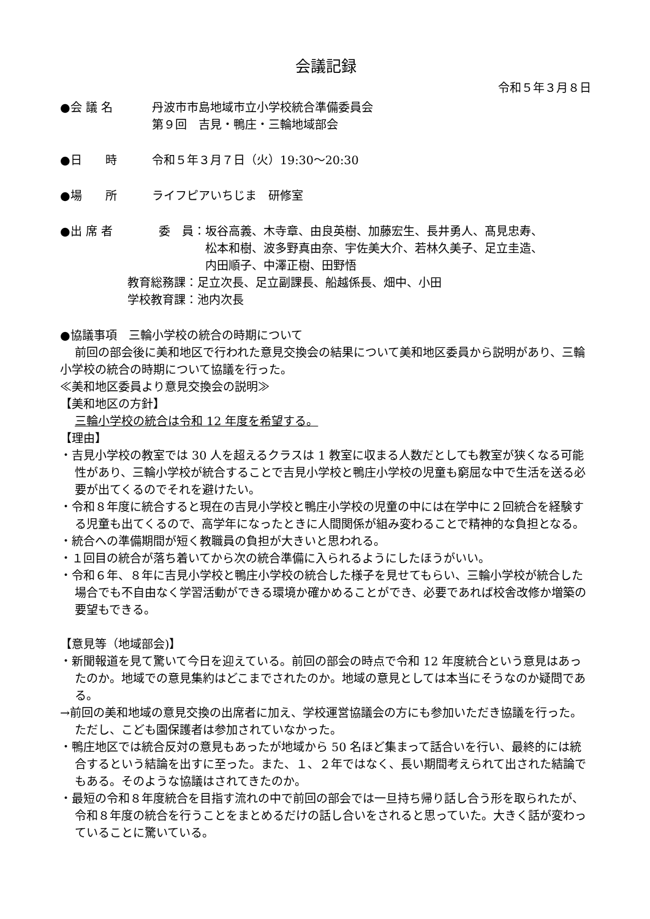会議記録
令和５年３月８日
●会 議 名 丹波市市島地域市立小学校統合準備委員会
第９回　吉見・鴨庄・三輪地域部会
●日　　時 令和５年３月７日（火）19:30～20:30
●場　　所 ライフピアいちじま　研修室
●出 席 者 委　員： 坂谷高義、木寺章、由良英樹、加藤宏生、長井勇人、髙見忠寿、
松本和樹、波多野真由奈、宇佐美大介、若林久美子、足立圭造、
内田順子、中澤正樹、田野悟
教育総務課：足立次長、足立副課長、船越係長、畑中、小田
学校教育課：池内次長
●協議事項　三輪小学校の統合の時期について
前回の部会後に美和地区で行われた意見交換会の結果について美和地区委員から説明があり、三輪小学校の統合の時期について協議を行った。
≪美和地区委員より意見交換会の説明≫
【美和地区の方針】
三輪小学校の統合は令和 12 年度を希望する。
【理由】
・吉見小学校の教室では 30 人を超えるクラスは 1 教室に収まる人数だとしても教室が狭くなる可能性があり、三輪小学校が統合することで吉見小学校と鴨庄小学校の児童も窮屈な中で生活を送る必要が出てくるのでそれを避けたい。
・令和８年度に統合すると現在の吉見小学校と鴨庄小学校の児童の中には在学中に２回統合を経験する児童も出てくるので、高学年になったときに人間関係が組み変わることで精神的な負担となる。
・統合への準備期間が短く教職員の負担が大きいと思われる。
・１回目の統合が落ち着いてから次の統合準備に入られるようにしたほうがいい。
・令和６年、８年に吉見小学校と鴨庄小学校の統合した様子を見せてもらい、三輪小学校が統合した場合でも不自由なく学習活動ができる環境か確かめることができ、必要であれば校舎改修か増築の要望もできる。
【意見等（地域部会)】
・新聞報道を見て驚いて今日を迎えている。前回の部会の時点で令和 12 年度統合という意見はあったのか。地域での意見集約はどこまでされたのか。地域の意見としては本当にそうなのか疑問である。
→前回の美和地域の意見交換の出席者に加え、学校運営協議会の方にも参加いただき協議を行った。ただし、こども園保護者は参加されていなかった。
・鴨庄地区では統合反対の意見もあったが地域から 50 名ほど集まって話合いを行い、最終的には統合するという結論を出すに至った。また、１、２年ではなく、長い期間考えられて出された結論でもある。そのような協議はされてきたのか。
・最短の令和８年度統合を目指す流れの中で前回の部会では一旦持ち帰り話し合う形を取られたが、令和８年度の統合を行うことをまとめるだけの話し合いをされると思っていた。大きく話が変わっていることに驚いている。